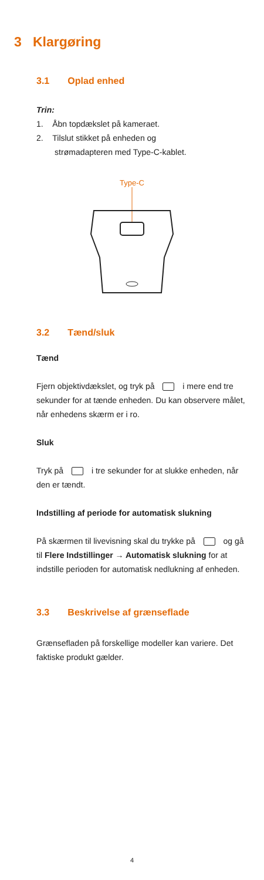3 Klargøring
3.1 Oplad enhed
Trin:
1. Åbn topdækslet på kameraet.
2. Tilslut stikket på enheden og
strømadapteren med Type-C-kablet.
Type-C
3.2 Tænd/sluk
Tænd
Fjern objektivdækslet, og tryk på i mere end tre sekunder for at tænde enheden. Du kan observere målet, når enhedens skærm er i ro.
Sluk
Tryk på i tre sekunder for at slukke enheden, når den er tændt.
Indstilling af periode for automatisk slukning
På skærmen til livevisning skal du trykke på og gå til Flere Indstillinger → Automatisk slukning for at indstille perioden for automatisk nedlukning af enheden.
3.3 Beskrivelse af grænseflade
Grænsefladen på forskellige modeller kan variere. Det faktiske produkt gælder.
4